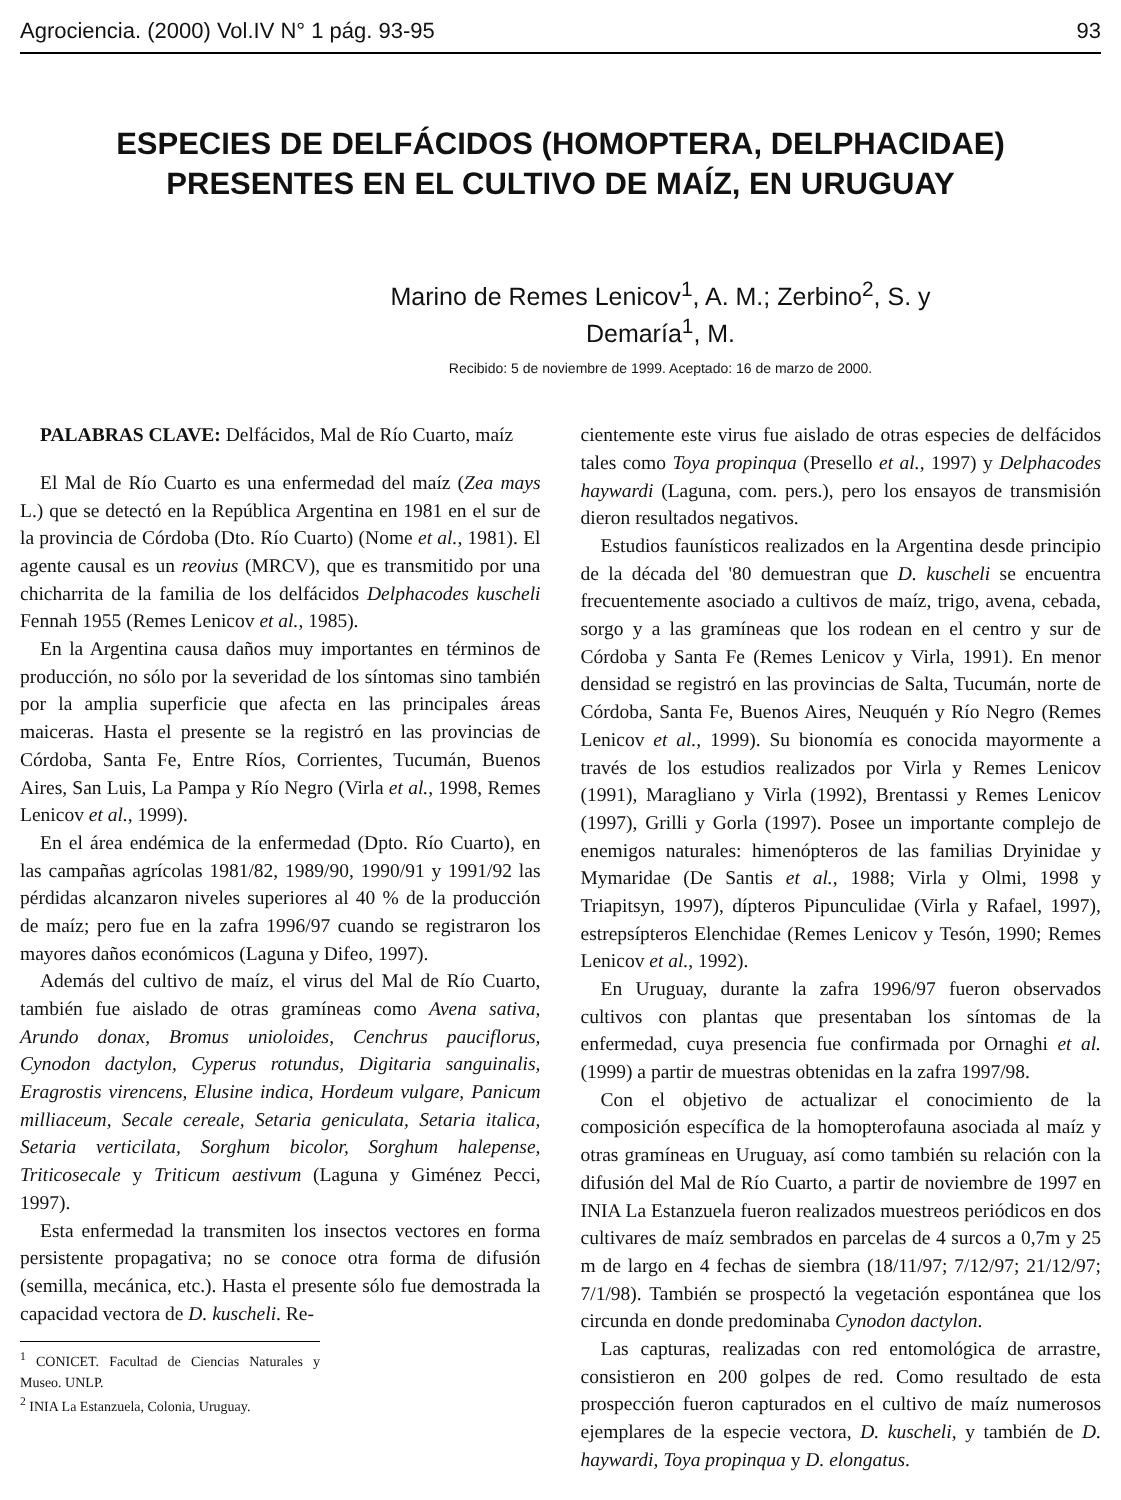Agrociencia. (2000) Vol.IV N° 1 pág. 93-95 93
ESPECIES DE DELFÁCIDOS (HOMOPTERA, DELPHACIDAE)
PRESENTES EN EL CULTIVO DE MAÍZ, EN URUGUAY
Marino de Remes Lenicov<sup>1</sup>, A. M.; Zerbino<sup>2</sup>, S. y
Demaría<sup>1</sup>, M.
Recibido: 5 de noviembre de 1999. Aceptado: 16 de marzo de 2000.
PALABRAS CLAVE: Delfácidos, Mal de Río Cuarto, maíz
El Mal de Río Cuarto es una enfermedad del maíz (Zea mays L.) que se detectó en la República Argentina en 1981 en el sur de la provincia de Córdoba (Dto. Río Cuarto) (Nome et al., 1981). El agente causal es un reovius (MRCV), que es transmitido por una chicharrita de la familia de los delfácidos Delphacodes kuscheli Fennah 1955 (Remes Lenicov et al., 1985).
En la Argentina causa daños muy importantes en términos de producción, no sólo por la severidad de los síntomas sino también por la amplia superficie que afecta en las principales áreas maiceras. Hasta el presente se la registró en las provincias de Córdoba, Santa Fe, Entre Ríos, Corrientes, Tucumán, Buenos Aires, San Luis, La Pampa y Río Negro (Virla et al., 1998, Remes Lenicov et al., 1999).
En el área endémica de la enfermedad (Dpto. Río Cuarto), en las campañas agrícolas 1981/82, 1989/90, 1990/91 y 1991/92 las pérdidas alcanzaron niveles superiores al 40 % de la producción de maíz; pero fue en la zafra 1996/97 cuando se registraron los mayores daños económicos (Laguna y Difeo, 1997).
Además del cultivo de maíz, el virus del Mal de Río Cuarto, también fue aislado de otras gramíneas como Avena sativa, Arundo donax, Bromus unioloides, Cenchrus pauciflorus, Cynodon dactylon, Cyperus rotundus, Digitaria sanguinalis, Eragrostis virencens, Elusine indica, Hordeum vulgare, Panicum milliaceum, Secale cereale, Setaria geniculata, Setaria italica, Setaria verticilata, Sorghum bicolor, Sorghum halepense, Triticosecale y Triticum aestivum (Laguna y Giménez Pecci, 1997).
Esta enfermedad la transmiten los insectos vectores en forma persistente propagativa; no se conoce otra forma de difusión (semilla, mecánica, etc.). Hasta el presente sólo fue demostrada la capacidad vectora de D. kuscheli. Re-
<sup>1</sup> CONICET. Facultad de Ciencias Naturales y Museo. UNLP.
<sup>2</sup> INIA La Estanzuela, Colonia, Uruguay.
cientemente este virus fue aislado de otras especies de delfácidos tales como Toya propinqua (Presello et al., 1997) y Delphacodes haywardi (Laguna, com. pers.), pero los ensayos de transmisión dieron resultados negativos.
Estudios faunísticos realizados en la Argentina desde principio de la década del '80 demuestran que D. kuscheli se encuentra frecuentemente asociado a cultivos de maíz, trigo, avena, cebada, sorgo y a las gramíneas que los rodean en el centro y sur de Córdoba y Santa Fe (Remes Lenicov y Virla, 1991). En menor densidad se registró en las provincias de Salta, Tucumán, norte de Córdoba, Santa Fe, Buenos Aires, Neuquén y Río Negro (Remes Lenicov et al., 1999). Su bionomía es conocida mayormente a través de los estudios realizados por Virla y Remes Lenicov (1991), Maragliano y Virla (1992), Brentassi y Remes Lenicov (1997), Grilli y Gorla (1997). Posee un importante complejo de enemigos naturales: himenópteros de las familias Dryinidae y Mymaridae (De Santis et al., 1988; Virla y Olmi, 1998 y Triapitsyn, 1997), dípteros Pipunculidae (Virla y Rafael, 1997), estrepsípteros Elenchidae (Remes Lenicov y Tesón, 1990; Remes Lenicov et al., 1992).
En Uruguay, durante la zafra 1996/97 fueron observados cultivos con plantas que presentaban los síntomas de la enfermedad, cuya presencia fue confirmada por Ornaghi et al. (1999) a partir de muestras obtenidas en la zafra 1997/98.
Con el objetivo de actualizar el conocimiento de la composición específica de la homopterofauna asociada al maíz y otras gramíneas en Uruguay, así como también su relación con la difusión del Mal de Río Cuarto, a partir de noviembre de 1997 en INIA La Estanzuela fueron realizados muestreos periódicos en dos cultivares de maíz sembrados en parcelas de 4 surcos a 0,7m y 25 m de largo en 4 fechas de siembra (18/11/97; 7/12/97; 21/12/97; 7/1/98). También se prospectó la vegetación espontánea que los circunda en donde predominaba Cynodon dactylon.
Las capturas, realizadas con red entomológica de arrastre, consistieron en 200 golpes de red. Como resultado de esta prospección fueron capturados en el cultivo de maíz numerosos ejemplares de la especie vectora, D. kuscheli, y también de D. haywardi, Toya propinqua y D. elongatus.